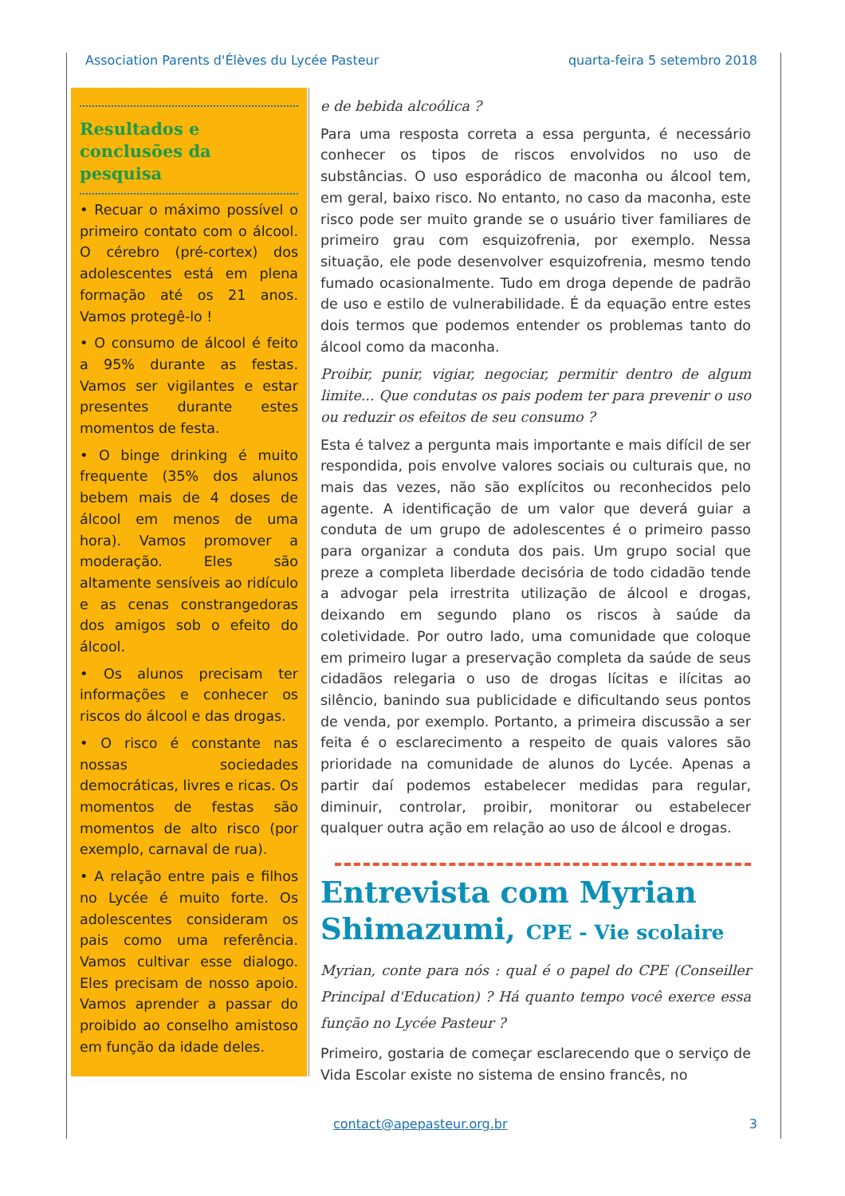Association Parents d'Élèves du Lycée Pasteur quarta-feira 5 setembro 2018
Resultados e conclusões da pesquisa
• Recuar o máximo possível o primeiro contato com o álcool. O cérebro (pré-cortex) dos adolescentes está em plena formação até os 21 anos. Vamos protegê-lo !
• O consumo de álcool é feito a 95% durante as festas. Vamos ser vigilantes e estar presentes durante estes momentos de festa.
• O binge drinking é muito frequente (35% dos alunos bebem mais de 4 doses de álcool em menos de uma hora). Vamos promover a moderação. Eles são altamente sensíveis ao ridículo e as cenas constrangedoras dos amigos sob o efeito do álcool.
• Os alunos precisam ter informações e conhecer os riscos do álcool e das drogas.
• O risco é constante nas nossas sociedades democráticas, livres e ricas. Os momentos de festas são momentos de alto risco (por exemplo, carnaval de rua).
• A relação entre pais e filhos no Lycée é muito forte. Os adolescentes consideram os pais como uma referência. Vamos cultivar esse dialogo. Eles precisam de nosso apoio. Vamos aprender a passar do proibido ao conselho amistoso em função da idade deles.
e de bebida alcoólica ?
Para uma resposta correta a essa pergunta, é necessário conhecer os tipos de riscos envolvidos no uso de substâncias. O uso esporádico de maconha ou álcool tem, em geral, baixo risco. No entanto, no caso da maconha, este risco pode ser muito grande se o usuário tiver familiares de primeiro grau com esquizofrenia, por exemplo. Nessa situação, ele pode desenvolver esquizofrenia, mesmo tendo fumado ocasionalmente. Tudo em droga depende de padrão de uso e estilo de vulnerabilidade. É da equação entre estes dois termos que podemos entender os problemas tanto do álcool como da maconha.
Proibir, punir, vigiar, negociar, permitir dentro de algum limite... Que condutas os pais podem ter para prevenir o uso ou reduzir os efeitos de seu consumo ?
Esta é talvez a pergunta mais importante e mais difícil de ser respondida, pois envolve valores sociais ou culturais que, no mais das vezes, não são explícitos ou reconhecidos pelo agente. A identificação de um valor que deverá guiar a conduta de um grupo de adolescentes é o primeiro passo para organizar a conduta dos pais. Um grupo social que preze a completa liberdade decisória de todo cidadão tende a advogar pela irrestrita utilização de álcool e drogas, deixando em segundo plano os riscos à saúde da coletividade. Por outro lado, uma comunidade que coloque em primeiro lugar a preservação completa da saúde de seus cidadãos relegaria o uso de drogas lícitas e ilícitas ao silêncio, banindo sua publicidade e dificultando seus pontos de venda, por exemplo. Portanto, a primeira discussão a ser feita é o esclarecimento a respeito de quais valores são prioridade na comunidade de alunos do Lycée. Apenas a partir daí podemos estabelecer medidas para regular, diminuir, controlar, proibir, monitorar ou estabelecer qualquer outra ação em relação ao uso de álcool e drogas.
Entrevista com Myrian Shimazumi, CPE - Vie scolaire
Myrian, conte para nós : qual é o papel do CPE (Conseiller Principal d'Education) ? Há quanto tempo você exerce essa função no Lycée Pasteur ?
Primeiro, gostaria de começar esclarecendo que o serviço de Vida Escolar existe no sistema de ensino francês, no
contact@apepasteur.org.br 3